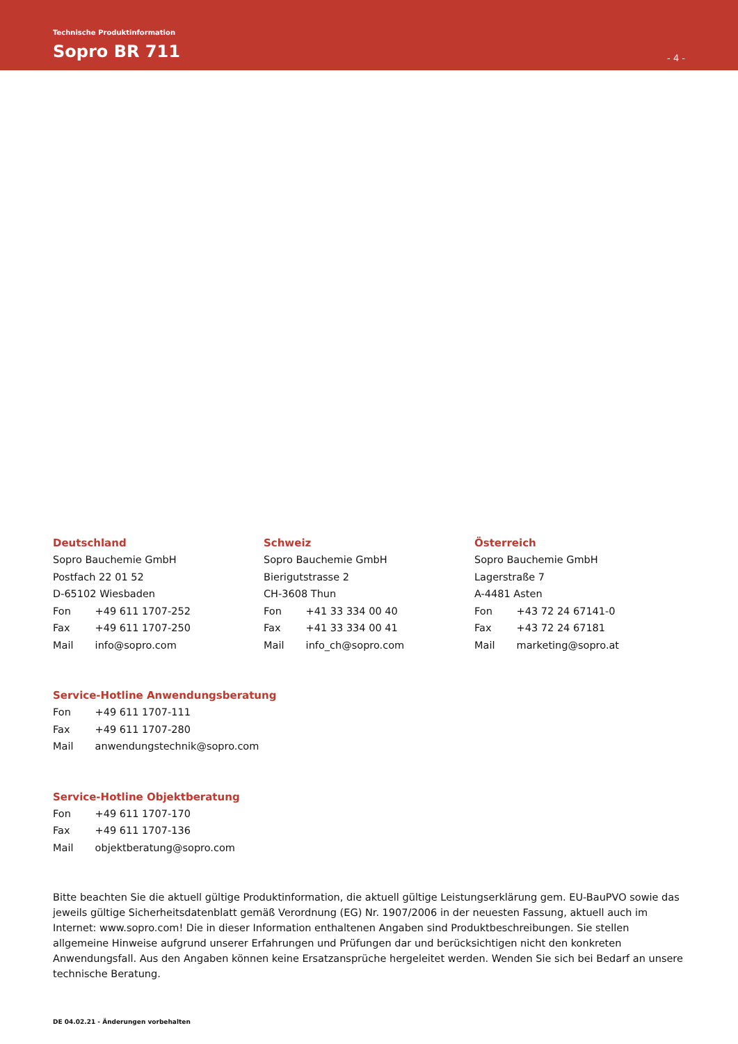Technische Produktinformation
Sopro BR 711
- 4 -
Deutschland
Sopro Bauchemie GmbH
Postfach 22 01 52
D-65102 Wiesbaden
Fon +49 611 1707-252
Fax +49 611 1707-250
Mail info@sopro.com
Schweiz
Sopro Bauchemie GmbH
Bierigutstrasse 2
CH-3608 Thun
Fon +41 33 334 00 40
Fax +41 33 334 00 41
Mail info_ch@sopro.com
Österreich
Sopro Bauchemie GmbH
Lagerstraße 7
A-4481 Asten
Fon +43 72 24 67141-0
Fax +43 72 24 67181
Mail marketing@sopro.at
Service-Hotline Anwendungsberatung
Fon +49 611 1707-111
Fax +49 611 1707-280
Mail anwendungstechnik@sopro.com
Service-Hotline Objektberatung
Fon +49 611 1707-170
Fax +49 611 1707-136
Mail objektberatung@sopro.com
Bitte beachten Sie die aktuell gültige Produktinformation, die aktuell gültige Leistungserklärung gem. EU-BauPVO sowie das jeweils gültige Sicherheitsdatenblatt gemäß Verordnung (EG) Nr. 1907/2006 in der neuesten Fassung, aktuell auch im Internet: www.sopro.com! Die in dieser Information enthaltenen Angaben sind Produktbeschreibungen. Sie stellen allgemeine Hinweise aufgrund unserer Erfahrungen und Prüfungen dar und berücksichtigen nicht den konkreten Anwendungsfall. Aus den Angaben können keine Ersatzansprüche hergeleitet werden. Wenden Sie sich bei Bedarf an unsere technische Beratung.
DE 04.02.21 - Änderungen vorbehalten